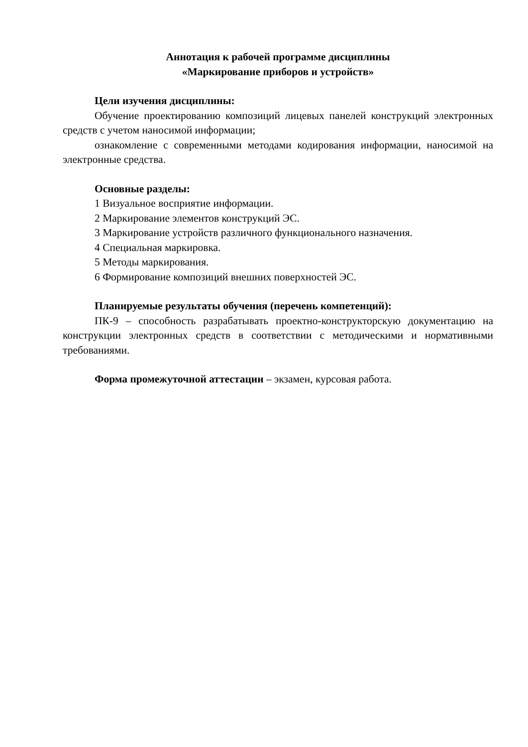Аннотация к рабочей программе дисциплины
«Маркирование приборов и устройств»
Цели изучения дисциплины:
Обучение проектированию композиций лицевых панелей конструкций электронных средств с учетом наносимой информации;
ознакомление с современными методами кодирования информации, наносимой на электронные средства.
Основные разделы:
1 Визуальное восприятие информации.
2 Маркирование элементов конструкций ЭС.
3 Маркирование устройств различного функционального назначения.
4 Специальная маркировка.
5 Методы маркирования.
6 Формирование композиций внешних поверхностей ЭС.
Планируемые результаты обучения (перечень компетенций):
ПК-9 – способность разрабатывать проектно-конструкторскую документацию на конструкции электронных средств в соответствии с методическими и нормативными требованиями.
Форма промежуточной аттестации – экзамен, курсовая работа.